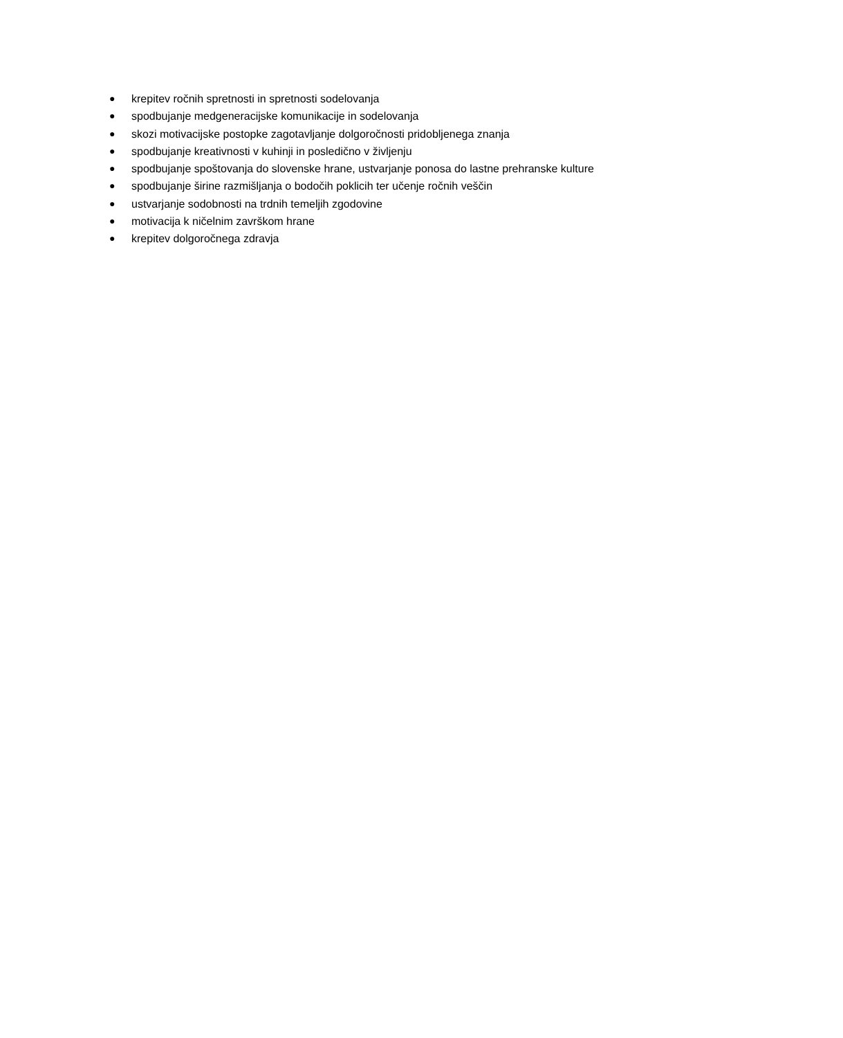● krepitev ročnih spretnosti in spretnosti sodelovanja
● spodbujanje medgeneracijske komunikacije in sodelovanja
● skozi motivacijske postopke zagotavljanje dolgoročnosti pridobljenega znanja
● spodbujanje kreativnosti v kuhinji in posledično v življenju
● spodbujanje spoštovanja do slovenske hrane, ustvarjanje ponosa do lastne prehranske kulture
● spodbujanje širine razmišljanja o bodočih poklicih ter učenje ročnih veščin
● ustvarjanje sodobnosti na trdnih temeljih zgodovine
● motivacija k ničelnim završkom hrane
● krepitev dolgoročnega zdravja